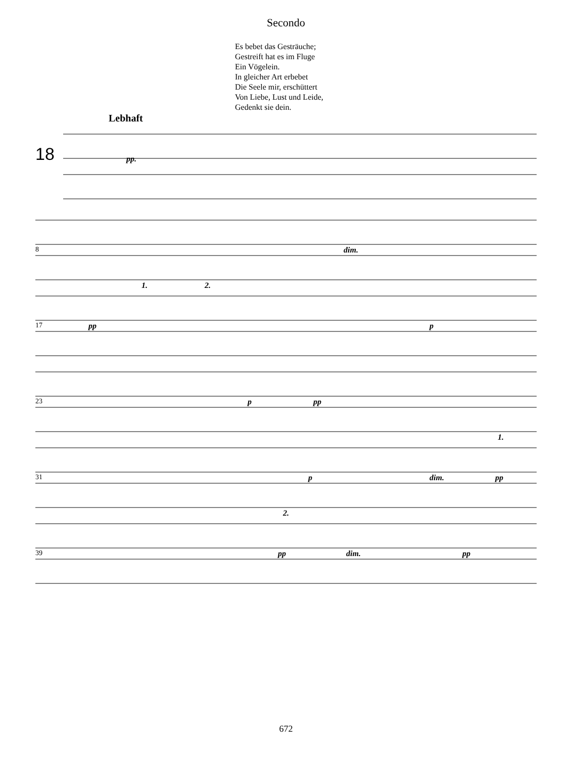Secondo
Es bebet das Gesträuche;
Gestreift hat es im Fluge
Ein Vögelein.
In gleicher Art erbebet
Die Seele mir, erschüttert
Von Liebe, Lust und Leide,
Gedenkt sie dein.
Lebhaft
18 pp.
8 dim.
17 pp
1. 2.
p
23 p pp
31 p dim. pp
1.
39
2.
pp dim. pp
672